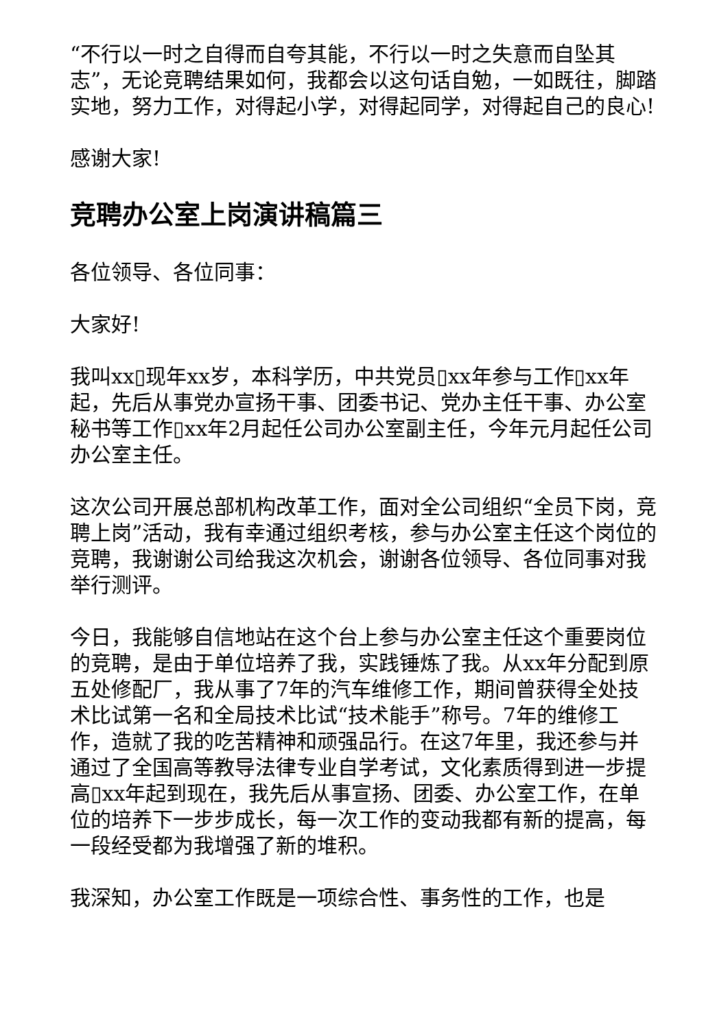“不行以一时之自得而自夸其能，不行以一时之失意而自坠其志”，无论竞聘结果如何，我都会以这句话自勉，一如既往，脚踏实地，努力工作，对得起小学，对得起同学，对得起自己的良心!
感谢大家!
竞聘办公室上岗演讲稿篇三
各位领导、各位同事：
大家好!
我叫xx▯现年xx岁，本科学历，中共党员▯xx年参与工作▯xx年起，先后从事党办宣扬干事、团委书记、党办主任干事、办公室秘书等工作▯xx年2月起任公司办公室副主任，今年元月起任公司办公室主任。
这次公司开展总部机构改革工作，面对全公司组织“全员下岗，竞聘上岗”活动，我有幸通过组织考核，参与办公室主任这个岗位的竞聘，我谢谢公司给我这次机会，谢谢各位领导、各位同事对我举行测评。
今日，我能够自信地站在这个台上参与办公室主任这个重要岗位的竞聘，是由于单位培养了我，实践锤炼了我。从xx年分配到原五处修配厂，我从事了7年的汽车维修工作，期间曾获得全处技术比试第一名和全局技术比试“技术能手”称号。7年的维修工作，造就了我的吃苦精神和顽强品行。在这7年里，我还参与并通过了全国高等教导法律专业自学考试，文化素质得到进一步提高▯xx年起到现在，我先后从事宣扬、团委、办公室工作，在单位的培养下一步步成长，每一次工作的变动我都有新的提高，每一段经受都为我增强了新的堆积。
我深知，办公室工作既是一项综合性、事务性的工作，也是